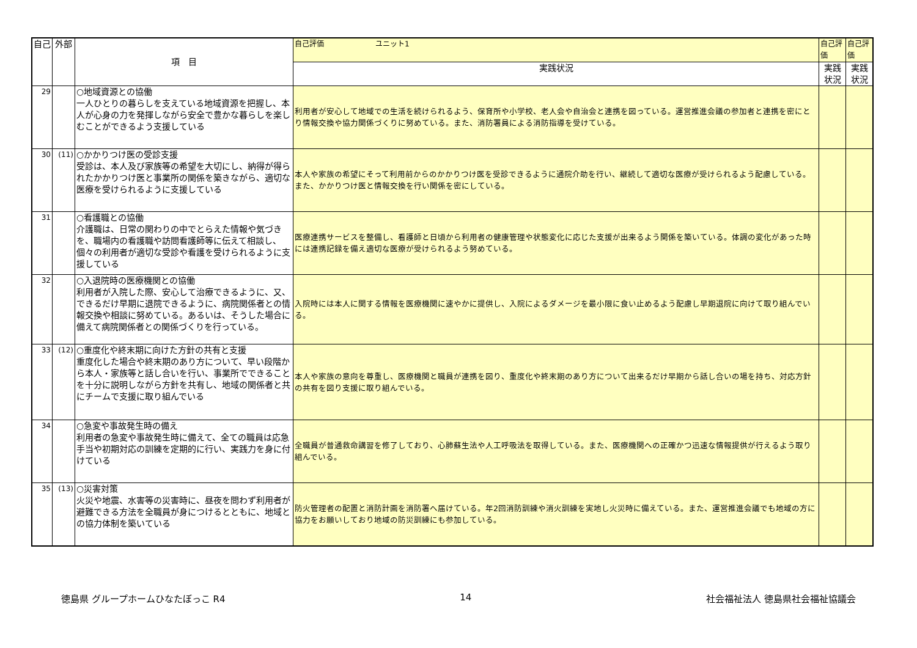| 自己 | 外部 | 項 目 | 自己評価 ユニット1 | 自己評価 | 自己評価 |
| --- | --- | --- | --- | --- | --- |
| | | | 実践状況 | 実践状況 | 実践状況 |
| 29 | | ○地域資源との協働 一人ひとりの暮らしを支えている地域資源を把握し、本人が心身の力を発揮しながら安全で豊かな暮らしを楽しむことができるよう支援している | 利用者が安心して地域での生活を続けられるよう、保育所や小学校、老人会や自治会と連携を図っている。運営推進会議の参加者と連携を密にとり情報交換や協力関係づくりに努めている。また、消防署員による消防指導を受けている。 | | |
| 30 | (11) | ○かかりつけ医の受診支援 受診は、本人及び家族等の希望を大切にし、納得が得られたかかりつけ医と事業所の関係を築きながら、適切な医療を受けられるように支援している | 本人や家族の希望にそって利用前からのかかりつけ医を受診できるように通院介助を行い、継続して適切な医療が受けられるよう配慮している。また、かかりつけ医と情報交換を行い関係を密にしている。 | | |
| 31 | | ○看護職との協働 介護職は、日常の関わりの中でとらえた情報や気づきを、職場内の看護職や訪問看護師等に伝えて相談し、個々の利用者が適切な受診や看護を受けられるように支援している | 医療連携サービスを整備し、看護師と日頃から利用者の健康管理や状態変化に応じた支援が出来るよう関係を築いている。体調の変化があった時には連携記録を備え適切な医療が受けられるよう努めている。 | | |
| 32 | | ○入退院時の医療機関との協働 利用者が入院した際、安心して治療できるように、又、できるだけ早期に退院できるように、病院関係者との情報交換や相談に努めている。あるいは、そうした場合に備えて病院関係者との関係づくりを行っている。 | 入院時には本人に関する情報を医療機関に速やかに提供し、入院によるダメージを最小限に食い止めるよう配慮し早期退院に向けて取り組んでいる。 | | |
| 33 | (12) | ○重度化や終末期に向けた方針の共有と支援 重度化した場合や終末期のあり方について、早い段階から本人・家族等と話し合いを行い、事業所でできることを十分に説明しながら方針を共有し、地域の関係者と共にチームで支援に取り組んでいる | 本人や家族の意向を尊重し、医療機関と職員が連携を図り、重度化や終末期のあり方について出来るだけ早期から話し合いの場を持ち、対応方針の共有を図り支援に取り組んでいる。 | | |
| 34 | | ○急変や事故発生時の備え 利用者の急変や事故発生時に備えて、全ての職員は応急手当や初期対応の訓練を定期的に行い、実践力を身に付けている | 全職員が普通救命講習を修了しており、心肺蘇生法や人工呼吸法を取得している。また、医療機関への正確かつ迅速な情報提供が行えるよう取り組んでいる。 | | |
| 35 | (13) | ○災害対策 火災や地震、水害等の災害時に、昼夜を問わず利用者が避難できる方法を全職員が身につけるとともに、地域との協力体制を築いている | 防火管理者の配置と消防計画を消防署へ届けている。年2回消防訓練や消火訓練を実地し火災時に備えている。また、運営推進会議でも地域の方に協力をお願いしており地域の防災訓練にも参加している。 | | |
徳島県 グループホームひなたぼっこ R4 14 社会福祉法人 徳島県社会福祉協議会